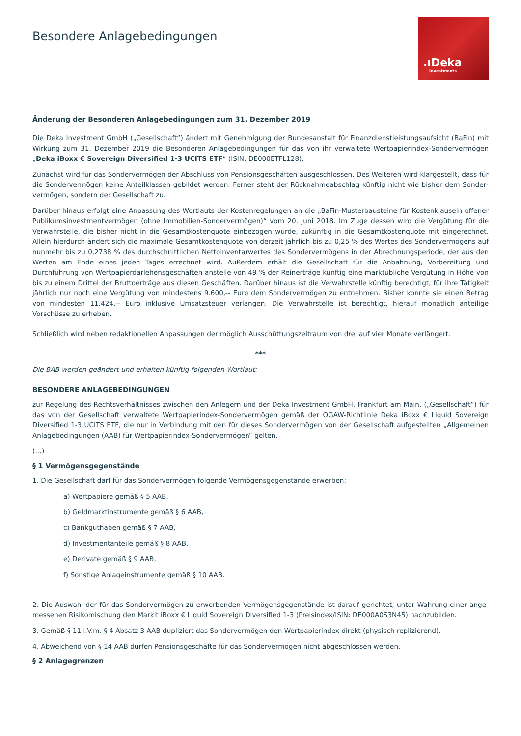Besondere Anlagebedingungen
.ıDeka
Investments
Änderung der Besonderen Anlagebedingungen zum 31. Dezember 2019
Die Deka Investment GmbH („Gesellschaft“) ändert mit Genehmigung der Bundesanstalt für Finanzdienstleistungsaufsicht (BaFin) mit Wirkung zum 31. Dezember 2019 die Besonderen Anlagebedingungen für das von ihr verwaltete Wertpapierindex-Sondervermögen „Deka iBoxx € Sovereign Diversified 1-3 UCITS ETF“ (ISIN: DE000ETFL128).
Zunächst wird für das Sondervermögen der Abschluss von Pensionsgeschäften ausgeschlossen. Des Weiteren wird klargestellt, dass für die Sondervermögen keine Anteilklassen gebildet werden. Ferner steht der Rücknahmeabschlag künftig nicht wie bisher dem Sonder­vermögen, sondern der Gesellschaft zu.
Darüber hinaus erfolgt eine Anpassung des Wortlauts der Kostenregelungen an die „BaFin-Musterbausteine für Kostenklauseln offener Publikumsinvestmentvermögen (ohne Immobilien-Sondervermögen)“ vom 20. Juni 2018. Im Zuge dessen wird die Vergütung für die Verwahrstelle, die bisher nicht in die Gesamtkostenquote einbezogen wurde, zukünftig in die Gesamtkostenquote mit eingerechnet. Allein hierdurch ändert sich die maximale Gesamtkostenquote von derzeit jährlich bis zu 0,25 % des Wertes des Sondervermögens auf nunmehr bis zu 0,2738 % des durchschnittlichen Nettoinventarwertes des Sondervermögens in der Abrechnungsperiode, der aus den Werten am Ende eines jeden Tages errechnet wird. Außerdem erhält die Gesellschaft für die Anbahnung, Vorbereitung und Durchführung von Wertpapierdarlehensgeschäften anstelle von 49 % der Reinerträge künftig eine marktübliche Vergütung in Höhe von bis zu einem Drittel der Bruttoerträge aus diesen Geschäften. Darüber hinaus ist die Verwahrstelle künftig berechtigt, für ihre Tätigkeit jährlich nur noch eine Vergütung von mindestens 9.600,-- Euro dem Sondervermögen zu entnehmen. Bisher konnte sie einen Betrag von mindesten 11.424,-- Euro inklusive Umsatzsteuer verlangen. Die Verwahrstelle ist berechtigt, hierauf monatlich anteilige Vorschüsse zu erheben.
Schließlich wird neben redaktionellen Anpassungen der möglich Ausschüttungszeitraum von drei auf vier Monate verlängert.
***
Die BAB werden geändert und erhalten künftig folgenden Wortlaut:
BESONDERE ANLAGEBEDINGUNGEN
zur Regelung des Rechtsverhältnisses zwischen den Anlegern und der Deka Investment GmbH, Frankfurt am Main, („Gesellschaft“) für das von der Gesellschaft verwaltete Wertpapierindex-Sondervermögen gemäß der OGAW-Richtlinie Deka iBoxx € Liquid Sovereign Diver­sified 1-3 UCITS ETF, die nur in Verbindung mit den für dieses Sondervermögen von der Gesellschaft aufgestellten „Allgemeinen Anlage­bedingungen (AAB) für Wertpapierindex-Sondervermögen“ gelten.
(…)
§ 1 Vermögensgegenstände
1. Die Gesellschaft darf für das Sondervermögen folgende Vermögensgegenstände erwerben:
a) Wertpapiere gemäß § 5 AAB,
b) Geldmarktinstrumente gemäß § 6 AAB,
c) Bankguthaben gemäß § 7 AAB,
d) Investmentanteile gemäß § 8 AAB,
e) Derivate gemäß § 9 AAB,
f) Sonstige Anlageinstrumente gemäß § 10 AAB.
2. Die Auswahl der für das Sondervermögen zu erwerbenden Vermögensgegenstände ist darauf gerichtet, unter Wahrung einer ange­messenen Risikomischung den Markit iBoxx € Liquid Sovereign Diversified 1-3 (Preisindex/ISIN: DE000A0S3N45) nachzubilden.
3. Gemäß § 11 i.V.m. § 4 Absatz 3 AAB dupliziert das Sondervermögen den Wertpapierindex direkt (physisch replizierend).
4. Abweichend von § 14 AAB dürfen Pensionsgeschäfte für das Sondervermögen nicht abgeschlossen werden.
§ 2 Anlagegrenzen